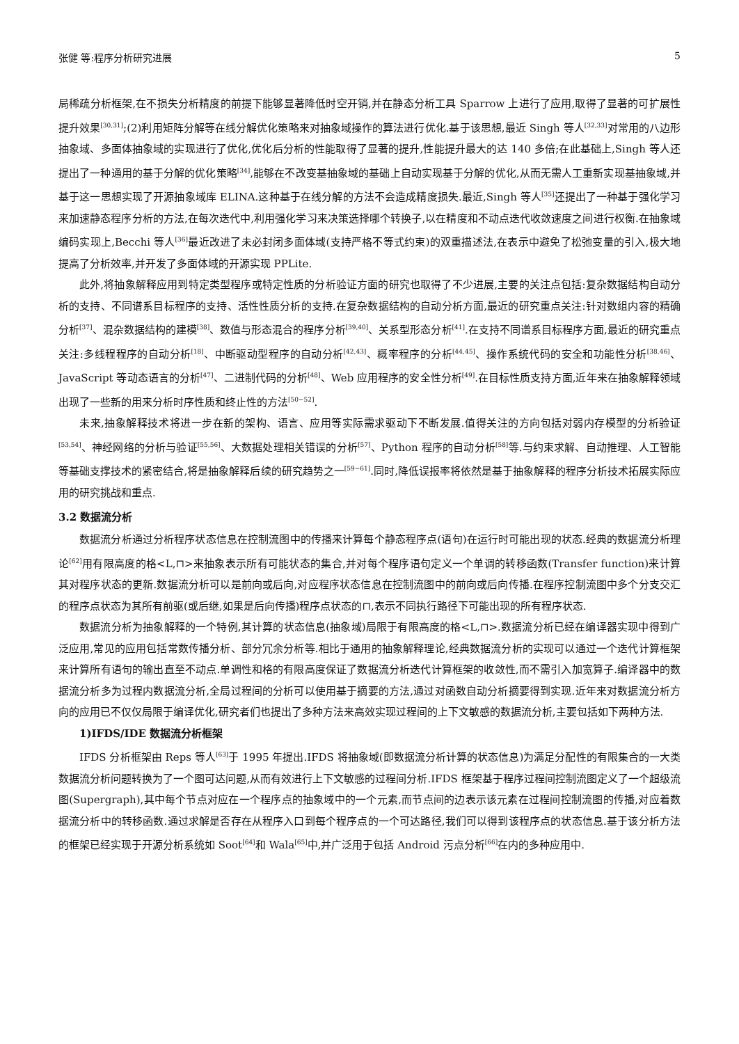张健 等:程序分析研究进展 5
局稀疏分析框架,在不损失分析精度的前提下能够显著降低时空开销,并在静态分析工具 Sparrow 上进行了应用,取得了显著的可扩展性提升效果<sup>[30,31]</sup>;(2)利用矩阵分解等在线分解优化策略来对抽象域操作的算法进行优化.基于该思想,最近 Singh 等人<sup>[32,33]</sup>对常用的八边形抽象域、多面体抽象域的实现进行了优化,优化后分析的性能取得了显著的提升,性能提升最大的达 140 多倍;在此基础上,Singh 等人还提出了一种通用的基于分解的优化策略<sup>[34]</sup>,能够在不改变基抽象域的基础上自动实现基于分解的优化,从而无需人工重新实现基抽象域,并基于这一思想实现了开源抽象域库 ELINA.这种基于在线分解的方法不会造成精度损失.最近,Singh 等人<sup>[35]</sup>还提出了一种基于强化学习来加速静态程序分析的方法,在每次迭代中,利用强化学习来决策选择哪个转换子,以在精度和不动点迭代收敛速度之间进行权衡.在抽象域编码实现上,Becchi 等人<sup>[36]</sup>最近改进了未必封闭多面体域(支持严格不等式约束)的双重描述法,在表示中避免了松弛变量的引入,极大地提高了分析效率,并开发了多面体域的开源实现 PPLite.
此外,将抽象解释应用到特定类型程序或特定性质的分析验证方面的研究也取得了不少进展,主要的关注点包括:复杂数据结构自动分析的支持、不同谱系目标程序的支持、活性性质分析的支持.在复杂数据结构的自动分析方面,最近的研究重点关注:针对数组内容的精确分析<sup>[37]</sup>、混杂数据结构的建模<sup>[38]</sup>、数值与形态混合的程序分析<sup>[39,40]</sup>、关系型形态分析<sup>[41]</sup>.在支持不同谱系目标程序方面,最近的研究重点关注:多线程程序的自动分析<sup>[18]</sup>、中断驱动型程序的自动分析<sup>[42,43]</sup>、概率程序的分析<sup>[44,45]</sup>、操作系统代码的安全和功能性分析<sup>[38,46]</sup>、JavaScript 等动态语言的分析<sup>[47]</sup>、二进制代码的分析<sup>[48]</sup>、Web 应用程序的安全性分析<sup>[49]</sup>.在目标性质支持方面,近年来在抽象解释领域出现了一些新的用来分析时序性质和终止性的方法<sup>[50−52]</sup>.
未来,抽象解释技术将进一步在新的架构、语言、应用等实际需求驱动下不断发展.值得关注的方向包括对弱内存模型的分析验证<sup>[53,54]</sup>、神经网络的分析与验证<sup>[55,56]</sup>、大数据处理相关错误的分析<sup>[57]</sup>、Python 程序的自动分析<sup>[58]</sup>等.与约束求解、自动推理、人工智能等基础支撑技术的紧密结合,将是抽象解释后续的研究趋势之一<sup>[59−61]</sup>.同时,降低误报率将依然是基于抽象解释的程序分析技术拓展实际应用的研究挑战和重点.
3.2 数据流分析
数据流分析通过分析程序状态信息在控制流图中的传播来计算每个静态程序点(语句)在运行时可能出现的状态.经典的数据流分析理论<sup>[62]</sup>用有限高度的格<L,⊓>来抽象表示所有可能状态的集合,并对每个程序语句定义一个单调的转移函数(Transfer function)来计算其对程序状态的更新.数据流分析可以是前向或后向,对应程序状态信息在控制流图中的前向或后向传播.在程序控制流图中多个分支交汇的程序点状态为其所有前驱(或后继,如果是后向传播)程序点状态的⊓,表示不同执行路径下可能出现的所有程序状态.
数据流分析为抽象解释的一个特例,其计算的状态信息(抽象域)局限于有限高度的格<L,⊓>.数据流分析已经在编译器实现中得到广泛应用,常见的应用包括常数传播分析、部分冗余分析等.相比于通用的抽象解释理论,经典数据流分析的实现可以通过一个迭代计算框架来计算所有语句的输出直至不动点.单调性和格的有限高度保证了数据流分析迭代计算框架的收敛性,而不需引入加宽算子.编译器中的数据流分析多为过程内数据流分析,全局过程间的分析可以使用基于摘要的方法,通过对函数自动分析摘要得到实现.近年来对数据流分析方向的应用已不仅仅局限于编译优化,研究者们也提出了多种方法来高效实现过程间的上下文敏感的数据流分析,主要包括如下两种方法.
1)IFDS/IDE 数据流分析框架
IFDS 分析框架由 Reps 等人<sup>[63]</sup>于 1995 年提出.IFDS 将抽象域(即数据流分析计算的状态信息)为满足分配性的有限集合的一大类数据流分析问题转换为了一个图可达问题,从而有效进行上下文敏感的过程间分析.IFDS 框架基于程序过程间控制流图定义了一个超级流图(Supergraph),其中每个节点对应在一个程序点的抽象域中的一个元素,而节点间的边表示该元素在过程间控制流图的传播,对应着数据流分析中的转移函数.通过求解是否存在从程序入口到每个程序点的一个可达路径,我们可以得到该程序点的状态信息.基于该分析方法的框架已经实现于开源分析系统如 Soot<sup>[64]</sup>和 Wala<sup>[65]</sup>中,并广泛用于包括 Android 污点分析<sup>[66]</sup>在内的多种应用中.